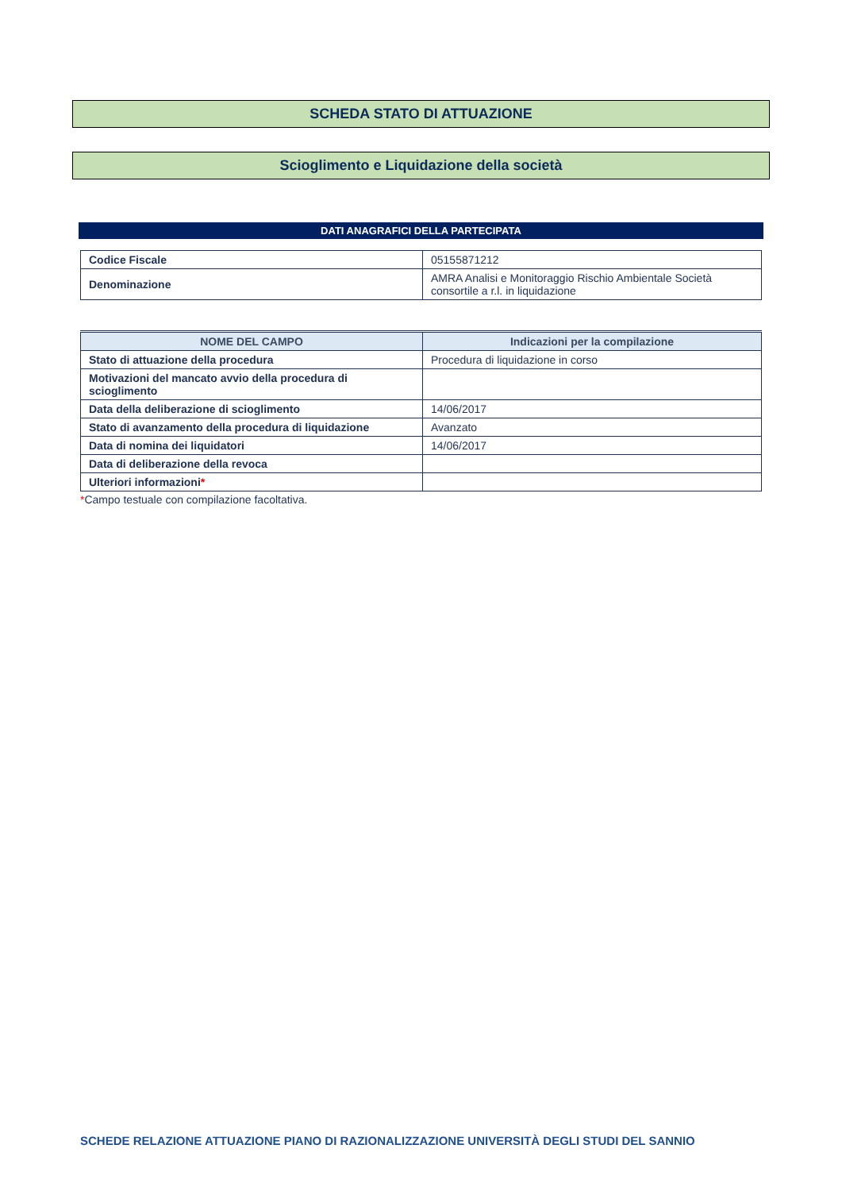SCHEDA STATO DI ATTUAZIONE
Scioglimento e Liquidazione della società
DATI ANAGRAFICI DELLA PARTECIPATA
| Codice Fiscale | 05155871212 |
| Denominazione | AMRA Analisi e Monitoraggio Rischio Ambientale Società consortile a r.l. in liquidazione |
| NOME DEL CAMPO | Indicazioni per la compilazione |
| --- | --- |
| Stato di attuazione della procedura | Procedura di liquidazione in corso |
| Motivazioni del mancato avvio della procedura di scioglimento | |
| Data della deliberazione di scioglimento | 14/06/2017 |
| Stato di avanzamento della procedura di liquidazione | Avanzato |
| Data di nomina dei liquidatori | 14/06/2017 |
| Data di deliberazione della revoca | |
| Ulteriori informazioni * | |
*Campo testuale con compilazione facoltativa.
SCHEDE RELAZIONE ATTUAZIONE PIANO DI RAZIONALIZZAZIONE UNIVERSITÀ DEGLI STUDI DEL SANNIO